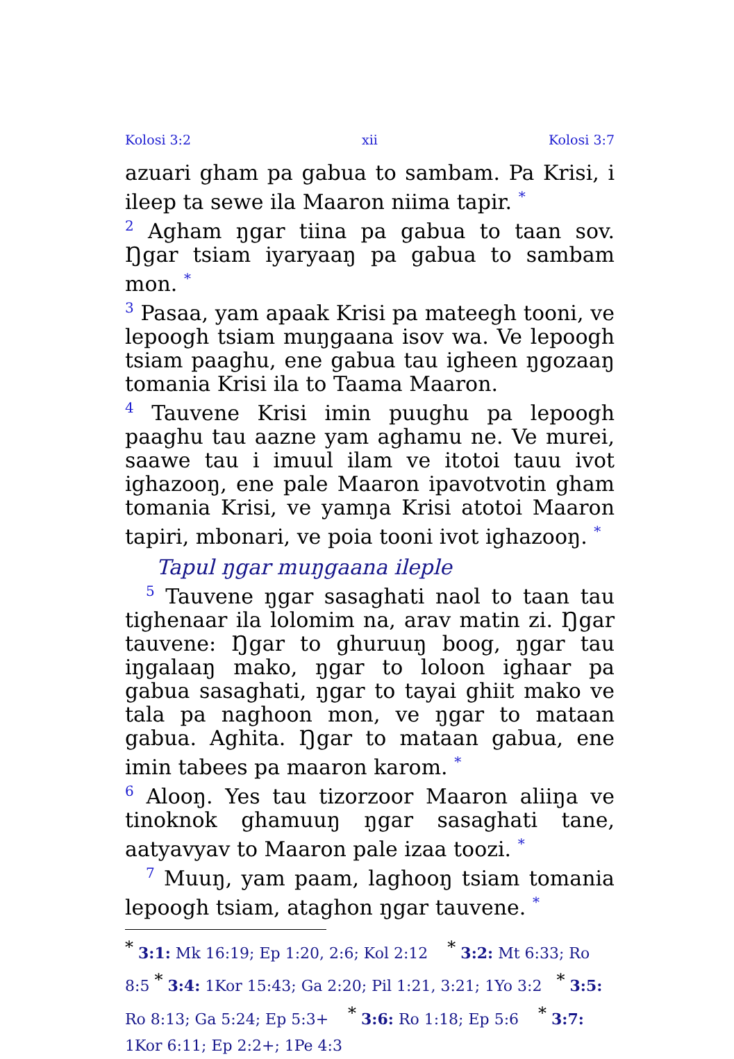Kolosi 3:2 xii Kolosi 3:7
azuari gham pa gabua to sambam. Pa Krisi, i ileep ta sewe ila Maaron niima tapir. <sup>*</sup>
<sup>2</sup> Agham ŋgar tiina pa gabua to taan sov. Ŋgar tsiam iyaryaaŋ pa gabua to sambam mon. <sup>*</sup>
<sup>3</sup> Pasaa, yam apaak Krisi pa mateegh tooni, ve lepoogh tsiam muŋgaana isov wa. Ve lepoogh tsiam paaghu, ene gabua tau igheen ŋgozaaŋ tomania Krisi ila to Taama Maaron.
<sup>4</sup> Tauvene Krisi imin puughu pa lepoogh paaghu tau aazne yam aghamu ne. Ve murei, saawe tau i imuul ilam ve itotoi tauu ivot ighazooŋ, ene pale Maaron ipavotvotin gham tomania Krisi, ve yamŋa Krisi atotoi Maaron tapiri, mbonari, ve poia tooni ivot ighazooŋ. <sup>*</sup>
Tapul ŋgar muŋgaana ileple
<sup>5</sup> Tauvene ŋgar sasaghati naol to taan tau tighenaar ila lolomim na, arav matin zi. Ŋgar tauvene: Ŋgar to ghuruuŋ boog, ŋgar tau iŋgalaaŋ mako, ŋgar to loloon ighaar pa gabua sasaghati, ŋgar to tayai ghiit mako ve tala pa naghoon mon, ve ŋgar to mataan gabua. Aghita. Ŋgar to mataan gabua, ene imin tabees pa maaron karom. <sup>*</sup>
<sup>6</sup> Alooŋ. Yes tau tizorzoor Maaron aliiŋa ve tinoknok ghamuuŋ ŋgar sasaghati tane, aatyavyav to Maaron pale izaa toozi. <sup>*</sup>
<sup>7</sup> Muuŋ, yam paam, laghooŋ tsiam tomania lepoogh tsiam, ataghon ŋgar tauvene. <sup>*</sup>
<sup>*</sup> 3:1: Mk 16:19; Ep 1:20, 2:6; Kol 2:12 <sup>*</sup> 3:2: Mt 6:33; Ro 8:5 <sup>*</sup> 3:4: 1Kor 15:43; Ga 2:20; Pil 1:21, 3:21; 1Yo 3:2 <sup>*</sup> 3:5: Ro 8:13; Ga 5:24; Ep 5:3+ <sup>*</sup> 3:6: Ro 1:18; Ep 5:6 <sup>*</sup> 3:7: 1Kor 6:11; Ep 2:2+; 1Pe 4:3